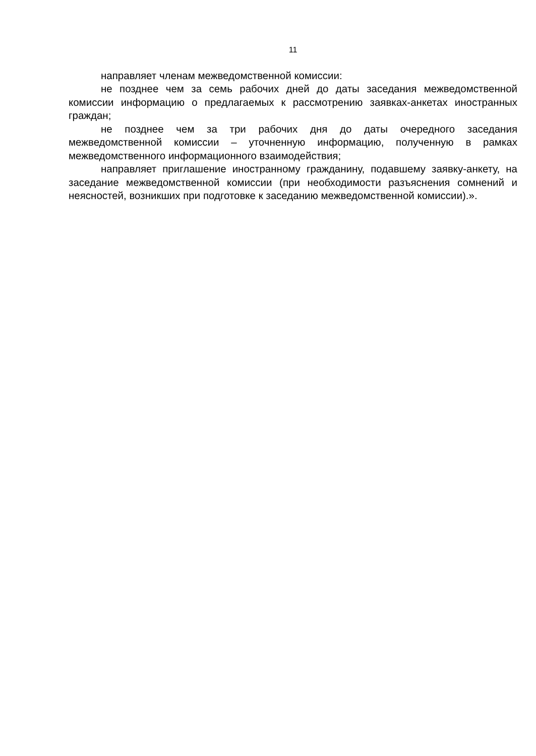11
направляет членам межведомственной комиссии:
не позднее чем за семь рабочих дней до даты заседания межведомственной комиссии информацию о предлагаемых к рассмотрению заявках-анкетах иностранных граждан;
не позднее чем за три рабочих дня до даты очередного заседания межведомственной комиссии – уточненную информацию, полученную в рамках межведомственного информационного взаимодействия;
направляет приглашение иностранному гражданину, подавшему заявку-анкету, на заседание межведомственной комиссии (при необходимости разъяснения сомнений и неясностей, возникших при подготовке к заседанию межведомственной комиссии).».